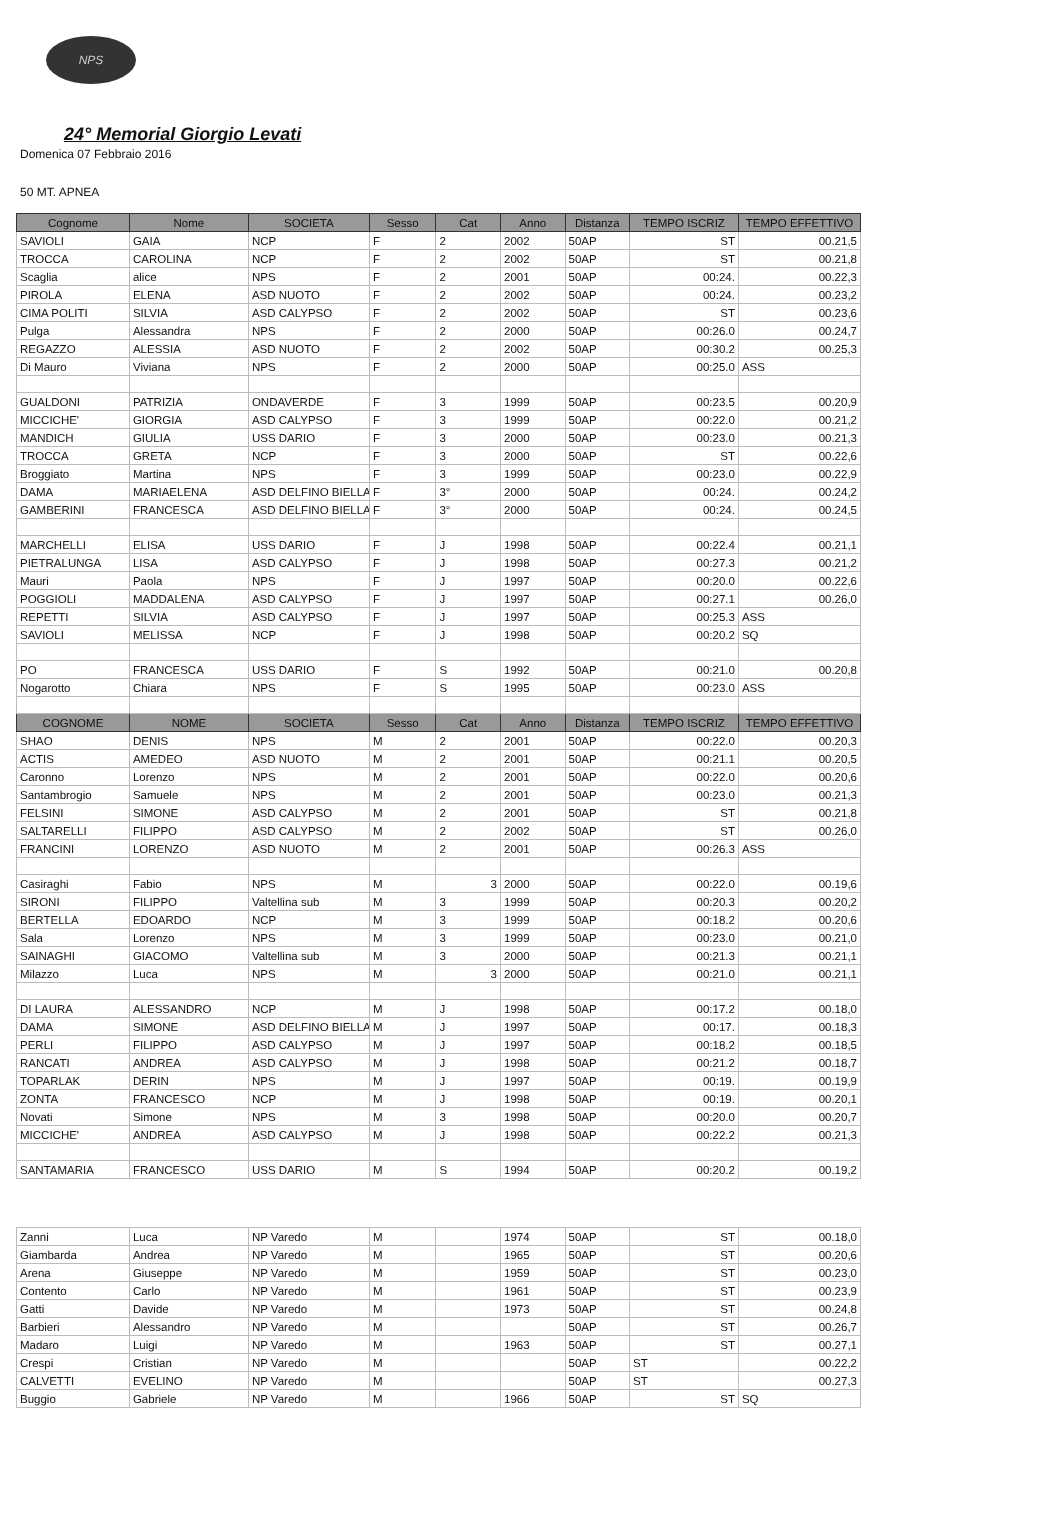NPS
24° Memorial Giorgio Levati
Domenica 07 Febbraio 2016
50 MT. APNEA
| Cognome | Nome | SOCIETA | Sesso | Cat | Anno | Distanza | TEMPO ISCRIZ | TEMPO EFFETTIVO |
| --- | --- | --- | --- | --- | --- | --- | --- | --- |
| SAVIOLI | GAIA | NCP | F | 2 | 2002 | 50AP | ST | 00.21,5 |
| TROCCA | CAROLINA | NCP | F | 2 | 2002 | 50AP | ST | 00.21,8 |
| Scaglia | alice | NPS | F | 2 | 2001 | 50AP | 00:24. | 00.22,3 |
| PIROLA | ELENA | ASD NUOTO | F | 2 | 2002 | 50AP | 00:24. | 00.23,2 |
| CIMA POLITI | SILVIA | ASD CALYPSO | F | 2 | 2002 | 50AP | ST | 00.23,6 |
| Pulga | Alessandra | NPS | F | 2 | 2000 | 50AP | 00:26.0 | 00.24,7 |
| REGAZZO | ALESSIA | ASD NUOTO | F | 2 | 2002 | 50AP | 00:30.2 | 00.25,3 |
| Di Mauro | Viviana | NPS | F | 2 | 2000 | 50AP | 00:25.0 | ASS |
| GUALDONI | PATRIZIA | ONDAVERDE | F | 3 | 1999 | 50AP | 00:23.5 | 00.20,9 |
| MICCICHE' | GIORGIA | ASD CALYPSO | F | 3 | 1999 | 50AP | 00:22.0 | 00.21,2 |
| MANDICH | GIULIA | USS DARIO | F | 3 | 2000 | 50AP | 00:23.0 | 00.21,3 |
| TROCCA | GRETA | NCP | F | 3 | 2000 | 50AP | ST | 00.22,6 |
| Broggiato | Martina | NPS | F | 3 | 1999 | 50AP | 00:23.0 | 00.22,9 |
| DAMA | MARIAELENA | ASD DELFINO BIELLA | F | 3° | 2000 | 50AP | 00:24. | 00.24,2 |
| GAMBERINI | FRANCESCA | ASD DELFINO BIELLA | F | 3° | 2000 | 50AP | 00:24. | 00.24,5 |
| MARCHELLI | ELISA | USS DARIO | F | J | 1998 | 50AP | 00:22.4 | 00.21,1 |
| PIETRALUNGA | LISA | ASD CALYPSO | F | J | 1998 | 50AP | 00:27.3 | 00.21,2 |
| Mauri | Paola | NPS | F | J | 1997 | 50AP | 00:20.0 | 00.22,6 |
| POGGIOLI | MADDALENA | ASD CALYPSO | F | J | 1997 | 50AP | 00:27.1 | 00.26,0 |
| REPETTI | SILVIA | ASD CALYPSO | F | J | 1997 | 50AP | 00:25.3 | ASS |
| SAVIOLI | MELISSA | NCP | F | J | 1998 | 50AP | 00:20.2 | SQ |
| PO | FRANCESCA | USS DARIO | F | S | 1992 | 50AP | 00:21.0 | 00.20,8 |
| Nogarotto | Chiara | NPS | F | S | 1995 | 50AP | 00:23.0 | ASS |
| COGNOME | NOME | SOCIETA | Sesso | Cat | Anno | Distanza | TEMPO ISCRIZ | TEMPO EFFETTIVO |
| SHAO | DENIS | NPS | M | 2 | 2001 | 50AP | 00:22.0 | 00.20,3 |
| ACTIS | AMEDEO | ASD NUOTO | M | 2 | 2001 | 50AP | 00:21.1 | 00.20,5 |
| Caronno | Lorenzo | NPS | M | 2 | 2001 | 50AP | 00:22.0 | 00.20,6 |
| Santambrogio | Samuele | NPS | M | 2 | 2001 | 50AP | 00:23.0 | 00.21,3 |
| FELSINI | SIMONE | ASD CALYPSO | M | 2 | 2001 | 50AP | ST | 00.21,8 |
| SALTARELLI | FILIPPO | ASD CALYPSO | M | 2 | 2002 | 50AP | ST | 00.26,0 |
| FRANCINI | LORENZO | ASD NUOTO | M | 2 | 2001 | 50AP | 00:26.3 | ASS |
| Casiraghi | Fabio | NPS | M | 3 | 2000 | 50AP | 00:22.0 | 00.19,6 |
| SIRONI | FILIPPO | Valtellina sub | M | 3 | 1999 | 50AP | 00:20.3 | 00.20,2 |
| BERTELLA | EDOARDO | NCP | M | 3 | 1999 | 50AP | 00:18.2 | 00.20,6 |
| Sala | Lorenzo | NPS | M | 3 | 1999 | 50AP | 00:23.0 | 00.21,0 |
| SAINAGHI | GIACOMO | Valtellina sub | M | 3 | 2000 | 50AP | 00:21.3 | 00.21,1 |
| Milazzo | Luca | NPS | M | 3 | 2000 | 50AP | 00:21.0 | 00.21,1 |
| DI LAURA | ALESSANDRO | NCP | M | J | 1998 | 50AP | 00:17.2 | 00.18,0 |
| DAMA | SIMONE | ASD DELFINO BIELLA | M | J | 1997 | 50AP | 00:17. | 00.18,3 |
| PERLI | FILIPPO | ASD CALYPSO | M | J | 1997 | 50AP | 00:18.2 | 00.18,5 |
| RANCATI | ANDREA | ASD CALYPSO | M | J | 1998 | 50AP | 00:21.2 | 00.18,7 |
| TOPARLAK | DERIN | NPS | M | J | 1997 | 50AP | 00:19. | 00.19,9 |
| ZONTA | FRANCESCO | NCP | M | J | 1998 | 50AP | 00:19. | 00.20,1 |
| Novati | Simone | NPS | M | 3 | 1998 | 50AP | 00:20.0 | 00.20,7 |
| MICCICHE' | ANDREA | ASD CALYPSO | M | J | 1998 | 50AP | 00:22.2 | 00.21,3 |
| SANTAMARIA | FRANCESCO | USS DARIO | M | S | 1994 | 50AP | 00:20.2 | 00.19,2 |
| Zanni | Luca | NP Varedo | M | | 1974 | 50AP | ST | 00.18,0 |
| Giambarda | Andrea | NP Varedo | M | | 1965 | 50AP | ST | 00.20,6 |
| Arena | Giuseppe | NP Varedo | M | | 1959 | 50AP | ST | 00.23,0 |
| Contento | Carlo | NP Varedo | M | | 1961 | 50AP | ST | 00.23,9 |
| Gatti | Davide | NP Varedo | M | | 1973 | 50AP | ST | 00.24,8 |
| Barbieri | Alessandro | NP Varedo | M | | | 50AP | ST | 00.26,7 |
| Madaro | Luigi | NP Varedo | M | | 1963 | 50AP | ST | 00.27,1 |
| Crespi | Cristian | NP Varedo | M | | | 50AP | ST | 00.22,2 |
| CALVETTI | EVELINO | NP Varedo | M | | | 50AP | ST | 00.27,3 |
| Buggio | Gabriele | NP Varedo | M | | 1966 | 50AP | ST | SQ |